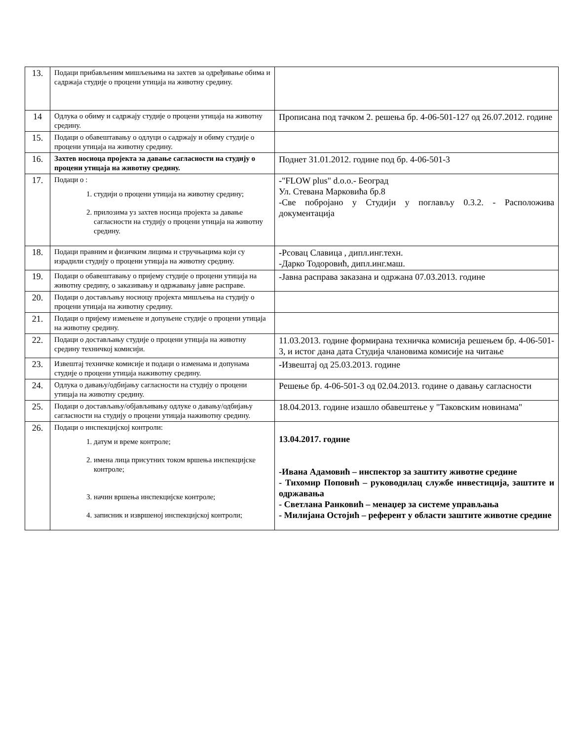| 13. | Подаци прибављеним мишљењима на захтев за одређивање обима и садржаја студије о процени утицаја на животну средину. | |
| 14 | Одлука о обиму и садржају студије о процени утицаја на животну средину. | Прописана под тачком 2. решења бр. 4-06-501-127 од 26.07.2012. године |
| 15. | Подаци о обавештавању о одлуци о садржају и обиму студије о процени утицаја на животну средину. | |
| 16. | Захтев носиоца пројекта за давање сагласности на студију о процени утицаја на животну средину. | Поднет 31.01.2012. године под бр. 4-06-501-3 |
| 17. | Подаци о : 1. студији о процени утицаја на животну средину; 2. прилозима уз захтев носица пројекта за давање сагласности на студију о процени утицаја на животну средину. | - "FLOW plus" d.o.o.- Београд Ул. Стевана Марковића бр.8 -Све побројано у Студији у поглављу 0.3.2. - Расположива документација |
| 18. | Подаци правним и физичким лицима и стручњацима који су израдили студију о процени утицаја на животну средину. | - Рсовац Славица , дипл.инг.техн. -Дарко Тодоровић, дипл.инг.маш. |
| 19. | Подаци о обавештавању о пријему студије о процени утицаја на животну средину, о заказивању и одржавању јавне расправе. | -Јавна расправа заказана и одржана 07.03.2013. године |
| 20. | Подаци о достављању носиоцу пројекта мишљења на студију о процени утицаја на животну средину. | |
| 21. | Подаци о пријему измењене и допуњене студије о процени утицаја на животну средину. | |
| 22. | Подаци о достављању студије о процени утицаја на животну средину техничкој комисији. | 11.03.2013. године формирана техничка комисија решењем бр. 4-06-501-3, и истог дана дата Студија члановима комисије на читање |
| 23. | Извештај техничке комисије и подаци о изменама и допунама студије о процени утицаја наживотну средину. | - Извештај од 25.03.2013. године |
| 24. | Одлука о давању/одбијању сагласности на студију о процени утицаја на животну средину. | Решење бр. 4-06-501-3 од 02.04.2013. године о давању сагласности |
| 25. | Подаци о достављању/објављивању одлуке о давању/одбијању сагласности на студију о процени утицаја наживотну средину. | 18.04.2013. године изашло обавештење у "Таковским новинама" |
| 26. | Подаци о инспекцијској контроли: 1. датум и време контроле; 2. имена лица присутних током вршења инспекцијске контроле; 3. начин вршења инспекцијске контроле; 4. записник и извршеној инспекцијској контроли; | 13.04.2017. године -Ивана Адамовић – инспектор за заштиту животне средине - Тихомир Поповић – руководилац службе инвестиција, заштите и одржавања - Светлана Ранковић – менаџер за системе управљања - Милијана Остојић – референт у области заштите животне средине |